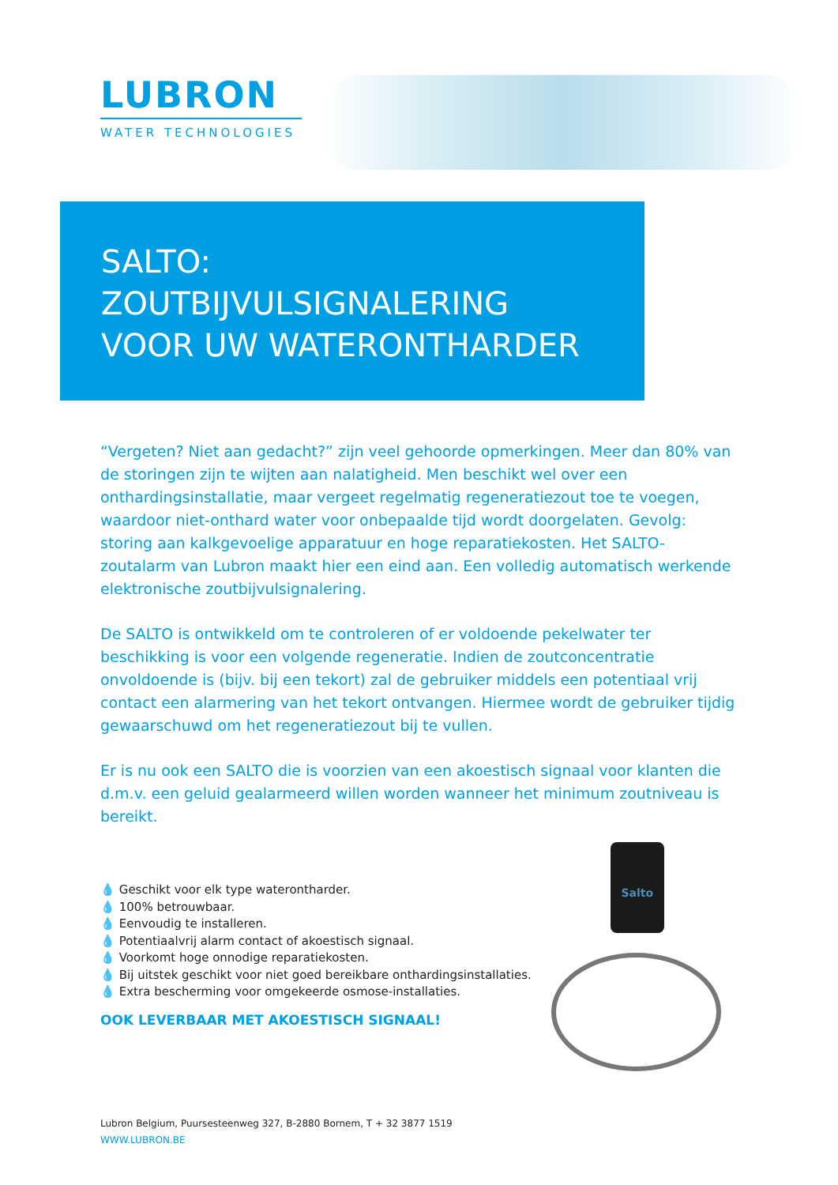LUBRON
WATER TECHNOLOGIES
SALTO:
ZOUTBIJVULSIGNALERING
VOOR UW WATERONTHARDER
“Vergeten? Niet aan gedacht?” zijn veel gehoorde opmerkingen. Meer dan 80% van de storingen zijn te wijten aan nalatigheid. Men beschikt wel over een onthardingsinstallatie, maar vergeet regelmatig regeneratiezout toe te voegen, waardoor niet-onthard water voor onbepaalde tijd wordt doorgelaten. Gevolg: storing aan kalkgevoelige apparatuur en hoge reparatiekosten. Het SALTO-zoutalarm van Lubron maakt hier een eind aan. Een volledig automatisch werkende elektronische zoutbijvulsignalering.
De SALTO is ontwikkeld om te controleren of er voldoende pekelwater ter beschikking is voor een volgende regeneratie. Indien de zoutconcentratie onvoldoende is (bijv. bij een tekort) zal de gebruiker middels een potentiaal vrij contact een alarmering van het tekort ontvangen. Hiermee wordt de gebruiker tijdig gewaarschuwd om het regeneratiezout bij te vullen.
Er is nu ook een SALTO die is voorzien van een akoestisch signaal voor klanten die d.m.v. een geluid gealarmeerd willen worden wanneer het minimum zoutniveau is bereikt.
💧 Geschikt voor elk type waterontharder.
💧 100% betrouwbaar.
💧 Eenvoudig te installeren.
💧 Potentiaalvrij alarm contact of akoestisch signaal.
💧 Voorkomt hoge onnodige reparatiekosten.
💧 Bij uitstek geschikt voor niet goed bereikbare onthardingsinstallaties.
💧 Extra bescherming voor omgekeerde osmose-installaties.
OOK LEVERBAAR MET AKOESTISCH SIGNAAL!
Salto
Lubron Belgium, Puursesteenweg 327, B-2880 Bornem, T + 32 3877 1519
WWW.LUBRON.BE